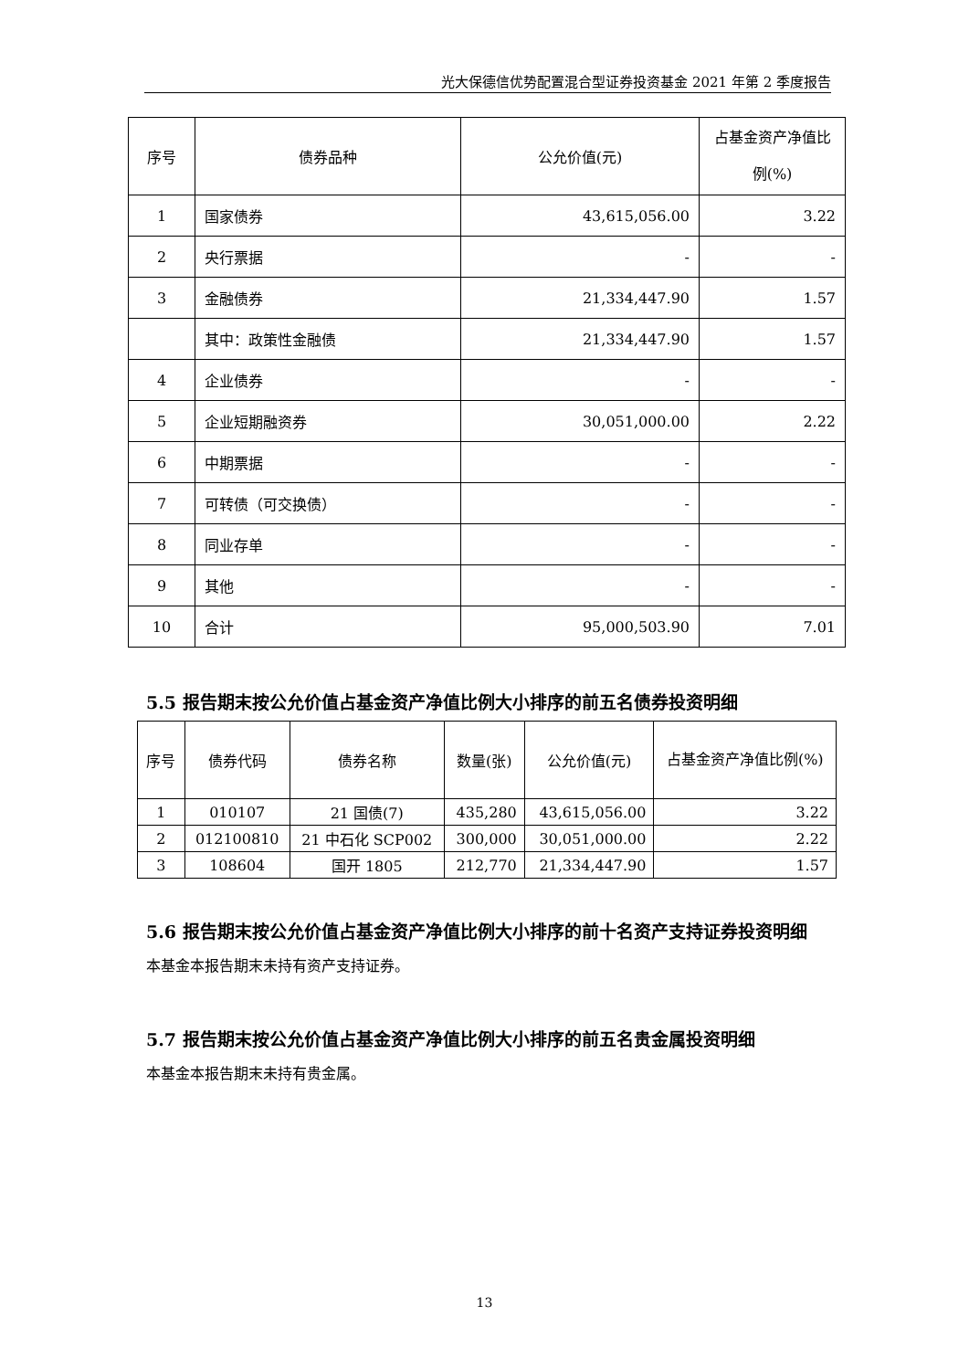光大保德信优势配置混合型证券投资基金 2021 年第 2 季度报告
| 序号 | 债券品种 | 公允价值(元) | 占基金资产净值比例(%) |
| --- | --- | --- | --- |
| 1 | 国家债券 | 43,615,056.00 | 3.22 |
| 2 | 央行票据 | - | - |
| 3 | 金融债券 | 21,334,447.90 | 1.57 |
| | 其中：政策性金融债 | 21,334,447.90 | 1.57 |
| 4 | 企业债券 | - | - |
| 5 | 企业短期融资券 | 30,051,000.00 | 2.22 |
| 6 | 中期票据 | - | - |
| 7 | 可转债（可交换债） | - | - |
| 8 | 同业存单 | - | - |
| 9 | 其他 | - | - |
| 10 | 合计 | 95,000,503.90 | 7.01 |
5.5 报告期末按公允价值占基金资产净值比例大小排序的前五名债券投资明细
| 序号 | 债券代码 | 债券名称 | 数量(张) | 公允价值(元) | 占基金资产净值比例(%) |
| --- | --- | --- | --- | --- | --- |
| 1 | 010107 | 21 国债(7) | 435,280 | 43,615,056.00 | 3.22 |
| 2 | 012100810 | 21 中石化 SCP002 | 300,000 | 30,051,000.00 | 2.22 |
| 3 | 108604 | 国开 1805 | 212,770 | 21,334,447.90 | 1.57 |
5.6 报告期末按公允价值占基金资产净值比例大小排序的前十名资产支持证券投资明细
本基金本报告期末未持有资产支持证券。
5.7 报告期末按公允价值占基金资产净值比例大小排序的前五名贵金属投资明细
本基金本报告期末未持有贵金属。
13